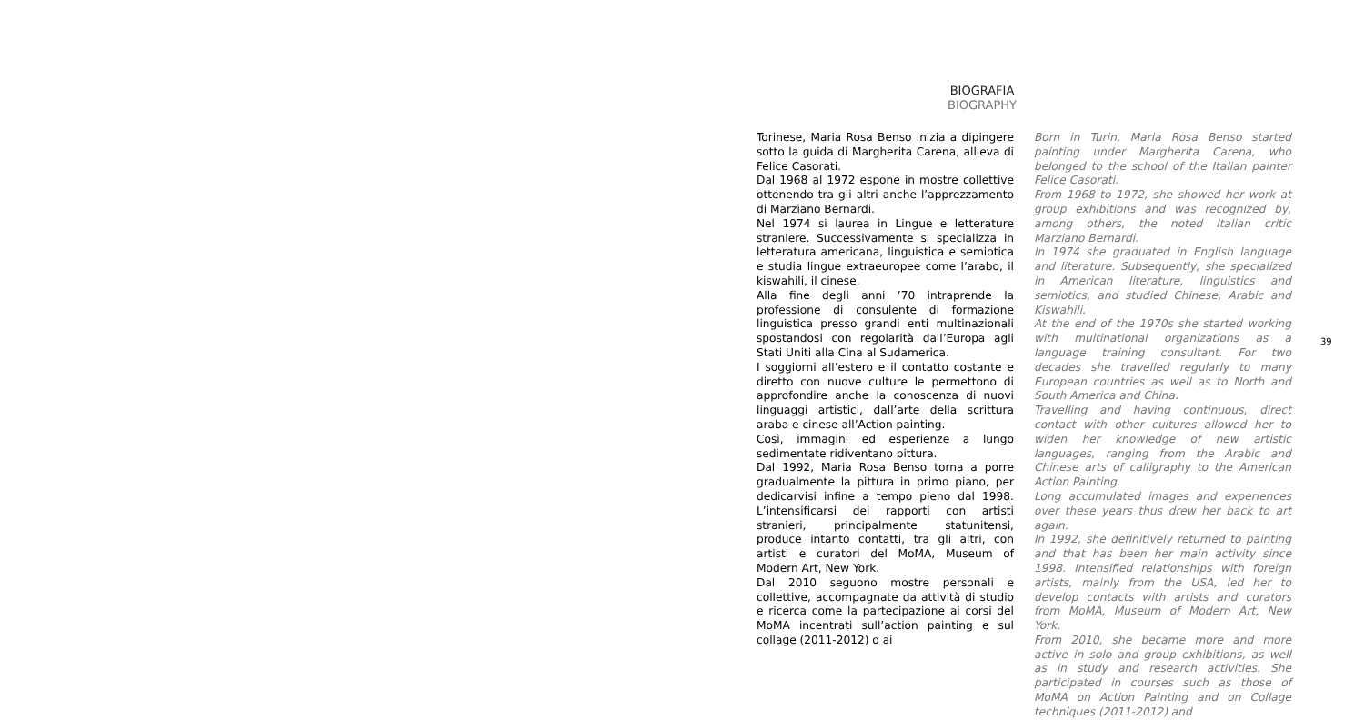BIOGRAFIA
BIOGRAPHY
Torinese, Maria Rosa Benso inizia a dipingere sotto la guida di Margherita Carena, allieva di Felice Casorati.
Dal 1968 al 1972 espone in mostre collettive ottenendo tra gli altri anche l’apprezzamento di Marziano Bernardi.
Nel 1974 si laurea in Lingue e letterature straniere. Successivamente si specializza in letteratura americana, linguistica e semiotica e studia lingue extraeuropee come l’arabo, il kiswahili, il cinese.
Alla fine degli anni ’70 intraprende la professione di consulente di formazione linguistica presso grandi enti multinazionali spostandosi con regolarità dall’Europa agli Stati Uniti alla Cina al Sudamerica.
I soggiorni all’estero e il contatto costante e diretto con nuove culture le permettono di approfondire anche la conoscenza di nuovi linguaggi artistici, dall’arte della scrittura araba e cinese all’Action painting.
Così, immagini ed esperienze a lungo sedimentate ridiventano pittura.
Dal 1992, Maria Rosa Benso torna a porre gradualmente la pittura in primo piano, per dedicarvisi infine a tempo pieno dal 1998. L’intensificarsi dei rapporti con artisti stranieri, principalmente statunitensi, produce intanto contatti, tra gli altri, con artisti e curatori del MoMA, Museum of Modern Art, New York.
Dal 2010 seguono mostre personali e collettive, accompagnate da attività di studio e ricerca come la partecipazione ai corsi del MoMA incentrati sull’action painting e sul collage (2011-2012) o ai
Born in Turin, Maria Rosa Benso started painting under Margherita Carena, who belonged to the school of the Italian painter Felice Casorati.
From 1968 to 1972, she showed her work at group exhibitions and was recognized by, among others, the noted Italian critic Marziano Bernardi.
In 1974 she graduated in English language and literature. Subsequently, she specialized in American literature, linguistics and semiotics, and studied Chinese, Arabic and Kiswahili.
At the end of the 1970s she started working with multinational organizations as a language training consultant. For two decades she travelled regularly to many European countries as well as to North and South America and China.
Travelling and having continuous, direct contact with other cultures allowed her to widen her knowledge of new artistic languages, ranging from the Arabic and Chinese arts of calligraphy to the American Action Painting.
Long accumulated images and experiences over these years thus drew her back to art again.
In 1992, she definitively returned to painting and that has been her main activity since 1998. Intensified relationships with foreign artists, mainly from the USA, led her to develop contacts with artists and curators from MoMA, Museum of Modern Art, New York.
From 2010, she became more and more active in solo and group exhibitions, as well as in study and research activities. She participated in courses such as those of MoMA on Action Painting and on Collage techniques (2011-2012) and
39